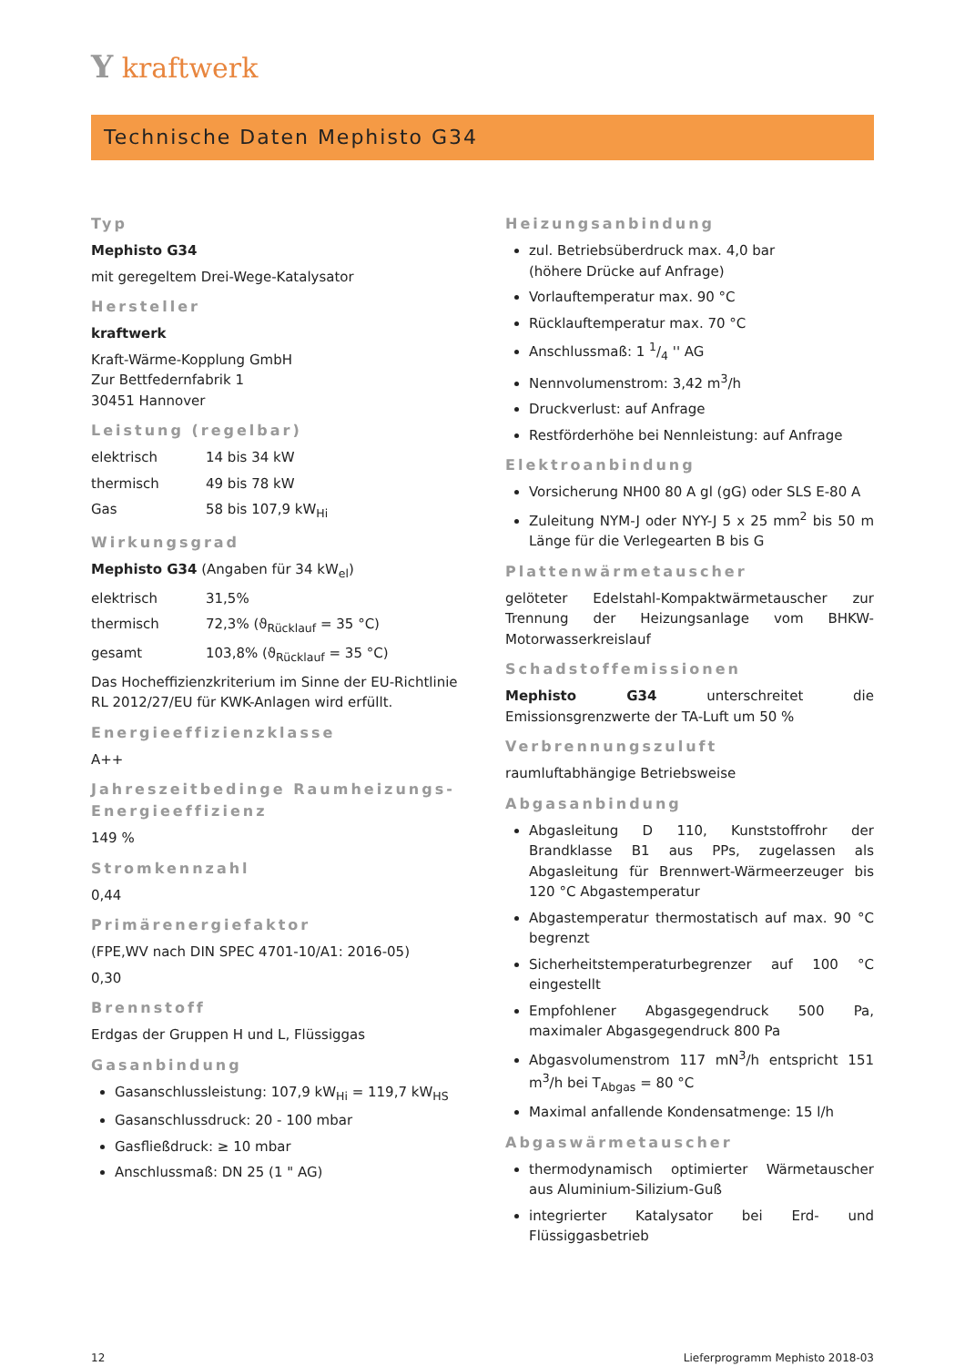Y kraftwerk
Technische Daten Mephisto G34
Typ
Mephisto G34
mit geregeltem Drei-Wege-Katalysator
Hersteller
kraftwerk
Kraft-Wärme-Kopplung GmbH
Zur Bettfedernfabrik 1
30451 Hannover
Leistung (regelbar)
elektrisch 14 bis 34 kW
thermisch 49 bis 78 kW
Gas 58 bis 107,9 kW<sub>Hi</sub>
Wirkungsgrad
Mephisto G34 (Angaben für 34 kW<sub>el</sub>)
elektrisch 31,5%
thermisch 72,3% (ϑ<sub>Rücklauf</sub> = 35 °C)
gesamt 103,8% (ϑ<sub>Rücklauf</sub> = 35 °C)
Das Hocheffizienzkriterium im Sinne der EU-Richtlinie RL 2012/27/EU für KWK-Anlagen wird erfüllt.
Energieeffizienzklasse
A++
Jahreszeitbedinge Raumheizungs-Energieeffizienz
149 %
Stromkennzahl
0,44
Primärenergiefaktor
(FPE,WV nach DIN SPEC 4701-10/A1: 2016-05)
0,30
Brennstoff
Erdgas der Gruppen H und L, Flüssiggas
Gasanbindung
Gasanschlussleistung: 107,9 kW<sub>Hi</sub> = 119,7 kW<sub>HS</sub>
Gasanschlussdruck: 20 - 100 mbar
Gasfließdruck: ≥ 10 mbar
Anschlussmaß: DN 25 (1 " AG)
Heizungsanbindung
zul. Betriebsüberdruck max. 4,0 bar
(höhere Drücke auf Anfrage)
Vorlauftemperatur max. 90 °C
Rücklauftemperatur max. 70 °C
Anschlussmaß: 1 1/4 '' AG
Nennvolumenstrom: 3,42 m<sup>3</sup>/h
Druckverlust: auf Anfrage
Restförderhöhe bei Nennleistung: auf Anfrage
Elektroanbindung
Vorsicherung NH00 80 A gl (gG) oder SLS E-80 A
Zuleitung NYM-J oder NYY-J 5 x 25 mm<sup>2</sup> bis 50 m Länge für die Verlegearten B bis G
Plattenwärmetauscher
gelöteter Edelstahl-Kompaktwärmetauscher zur Trennung der Heizungsanlage vom BHKW-Motorwasserkreislauf
Schadstoffemissionen
Mephisto G34 unterschreitet die Emissionsgrenzwerte der TA-Luft um 50 %
Verbrennungszuluft
raumluftabhängige Betriebsweise
Abgasanbindung
Abgasleitung D 110, Kunststoffrohr der Brandklasse B1 aus PPs, zugelassen als Abgasleitung für Brennwert-Wärmeerzeuger bis 120 °C Abgastemperatur
Abgastemperatur thermostatisch auf max. 90 °C begrenzt
Sicherheitstemperaturbegrenzer auf 100 °C eingestellt
Empfohlener Abgasgegendruck 500 Pa, maximaler Abgasgegendruck 800 Pa
Abgasvolumenstrom 117 mN<sup>3</sup>/h entspricht 151 m<sup>3</sup>/h bei T<sub>Abgas</sub> = 80 °C
Maximal anfallende Kondensatmenge: 15 l/h
Abgaswärmetauscher
thermodynamisch optimierter Wärmetauscher aus Aluminium-Silizium-Guß
integrierter Katalysator bei Erd- und Flüssiggasbetrieb
12 Lieferprogramm Mephisto 2018-03